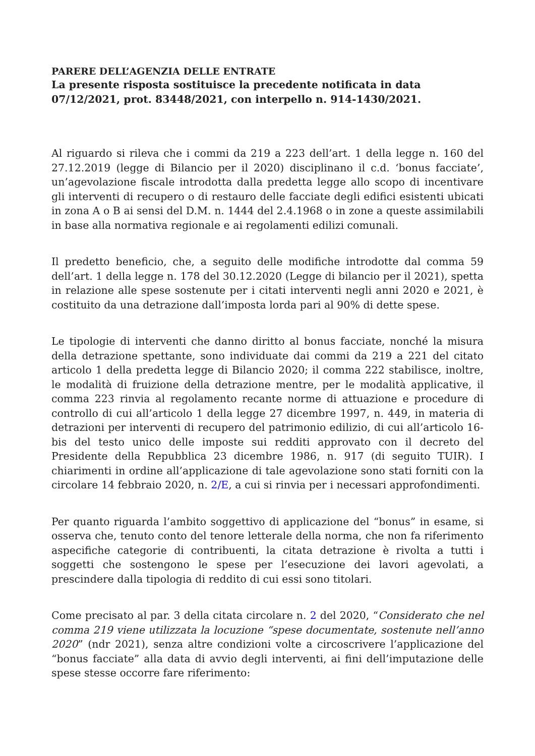PARERE DELL’AGENZIA DELLE ENTRATE
La presente risposta sostituisce la precedente notificata in data 07/12/2021, prot. 83448/2021, con interpello n. 914-1430/2021.
Al riguardo si rileva che i commi da 219 a 223 dell’art. 1 della legge n. 160 del 27.12.2019 (legge di Bilancio per il 2020) disciplinano il c.d. ‘bonus facciate’, un’agevolazione fiscale introdotta dalla predetta legge allo scopo di incentivare gli interventi di recupero o di restauro delle facciate degli edifici esistenti ubicati in zona A o B ai sensi del D.M. n. 1444 del 2.4.1968 o in zone a queste assimilabili in base alla normativa regionale e ai regolamenti edilizi comunali.
Il predetto beneficio, che, a seguito delle modifiche introdotte dal comma 59 dell’art. 1 della legge n. 178 del 30.12.2020 (Legge di bilancio per il 2021), spetta in relazione alle spese sostenute per i citati interventi negli anni 2020 e 2021, è costituito da una detrazione dall’imposta lorda pari al 90% di dette spese.
Le tipologie di interventi che danno diritto al bonus facciate, nonché la misura della detrazione spettante, sono individuate dai commi da 219 a 221 del citato articolo 1 della predetta legge di Bilancio 2020; il comma 222 stabilisce, inoltre, le modalità di fruizione della detrazione mentre, per le modalità applicative, il comma 223 rinvia al regolamento recante norme di attuazione e procedure di controllo di cui all’articolo 1 della legge 27 dicembre 1997, n. 449, in materia di detrazioni per interventi di recupero del patrimonio edilizio, di cui all’articolo 16-bis del testo unico delle imposte sui redditi approvato con il decreto del Presidente della Repubblica 23 dicembre 1986, n. 917 (di seguito TUIR). I chiarimenti in ordine all’applicazione di tale agevolazione sono stati forniti con la circolare 14 febbraio 2020, n. 2/E, a cui si rinvia per i necessari approfondimenti.
Per quanto riguarda l’ambito soggettivo di applicazione del “bonus” in esame, si osserva che, tenuto conto del tenore letterale della norma, che non fa riferimento aspecifiche categorie di contribuenti, la citata detrazione è rivolta a tutti i soggetti che sostengono le spese per l’esecuzione dei lavori agevolati, a prescindere dalla tipologia di reddito di cui essi sono titolari.
Come precisato al par. 3 della citata circolare n. 2 del 2020, “Considerato che nel comma 219 viene utilizzata la locuzione “spese documentate, sostenute nell’anno 2020” (ndr 2021), senza altre condizioni volte a circoscrivere l’applicazione del “bonus facciate” alla data di avvio degli interventi, ai fini dell’imputazione delle spese stesse occorre fare riferimento: